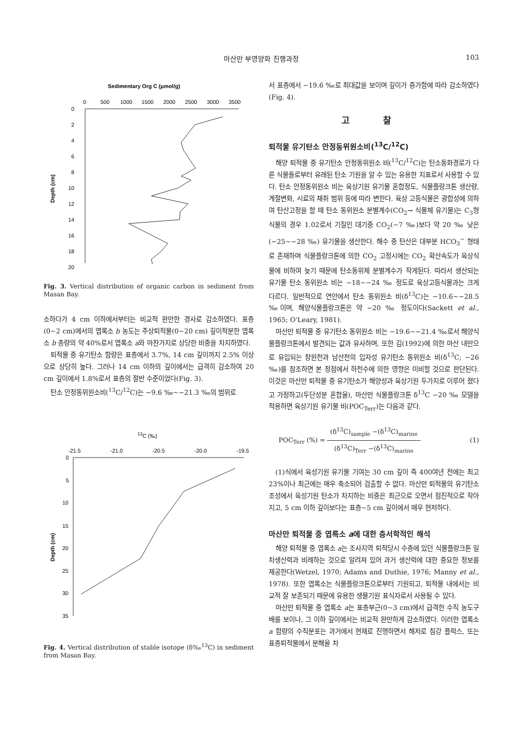마산만 부영양화 진행과정
103
Sedimentary Org C (μmol/g)
0
500
1000
1500
2000
2500
3000
3500
0
2
4
6
8
10
12
14
16
18
20
Depth (cm)
Fig. 3. Vertical distribution of organic carbon in sediment from Masan Bay.
소하다가 4 cm 이하에서부터는 비교적 완만한 경사로 감소하였다. 표층(0~2 cm)에서의 엽록소 b 농도는 주상퇴적물(0~20 cm) 깊이적분한 엽록소 b 총량의 약 40%로서 엽록소 a와 마찬가지로 상당한 비중을 차지하였다.
퇴적물 중 유기탄소 함량은 표층에서 3.7%, 14 cm 깊이까지 2.5% 이상으로 상당히 높다. 그러나 14 cm 이하의 깊이에서는 급격히 감소하여 20 cm 깊이에서 1.8%로서 표층의 절반 수준이었다(Fig. 3).
탄소 안정동위원소비(<sup>13</sup>C/<sup>12</sup>C)는 −9.6 ‰~−21.3 ‰의 범위로
13C (‰)
-21.5
-21.0
-20.5
-20.0
-19.5
0
5
10
15
20
25
30
35
Depth (cm)
Fig. 4. Vertical distribution of stable isotope (δ‰<sup>13</sup>C) in sediment from Masan Bay.
서 표층에서 −19.6 ‰로 최대값을 보이며 깊이가 증가함에 따라 감소하였다(Fig. 4).
고 찰
퇴적물 유기탄소 안정동위원소비(<sup>13</sup>C/<sup>12</sup>C)
해양 퇴적물 중 유기탄소 안정동위원소 비(<sup>13</sup>C/<sup>12</sup>C)는 탄소동화경로가 다른 식물들로부터 유래된 탄소 기원을 알 수 있는 유용한 지표로서 사용할 수 있다. 탄소 안정동위원소 비는 육상기원 유기물 혼합정도, 식물플랑크톤 생산량, 계절변화, 시료의 채취 범위 등에 따라 변한다. 육상 고등식물은 광합성에 의하여 탄산고정을 할 때 탄소 동위원소 분별계수(CO<sub>2</sub>→ 식물체 유기물)는 C<sub>3</sub>형 식물의 경우 1.02로서 기질인 대기중 CO<sub>2</sub>(−7 ‰)보다 약 20 ‰ 낮은(−25~−28 ‰) 유기물을 생산한다. 해수 중 탄산은 대부분 HCO<sub>3</sub><sup>−</sup> 형태로 존재하며 식물플랑크톤에 의한 CO<sub>2</sub> 고정시에는 CO<sub>2</sub> 확산속도가 육상식물에 비하여 늦기 때문에 탄소동위체 분별계수가 작게된다. 따라서 생산되는 유기물 탄소 동위원소 비는 −18~−24 ‰ 정도로 육상고등식물과는 크게 다르다. 일반적으로 연안에서 탄소 동위원소 비(δ<sup>13</sup>C)는 −10.6~−28.5 ‰이며, 해양식물플랑크톤은 약 −20 ‰ 정도이다(Sackett et al., 1965; O'Leary, 1981).
마산만 퇴적물 중 유기탄소 동위원소 비는 −19.6~−21.4 ‰로서 해양식물플랑크톤에서 발견되는 값과 유사하며, 또한 김(1992)에 의한 마산 내만으로 유입되는 창원천과 남산천의 입자성 유기탄소 동위원소 비(δ<sup>13</sup>C; −26 ‰)를 참조하면 본 정점에서 하천수에 의한 영향은 미비할 것으로 판단된다. 이것은 마산만 퇴적물 중 유기탄소가 해양성과 육상기원 두가지로 이루어 졌다고 가정하고(두단성분 혼합율), 마산만 식물플랑크톤 δ<sup>13</sup>C −20 ‰ 모델을 적용하면 육상기원 유기물 비(POC<sub>Terr</sub>)는 다음과 같다.
POC<sub>Terr</sub> (%) = (δ<sup>13</sup>C)<sub>sample</sub> −(δ<sup>13</sup>C)<sub>marine</sub> (δ<sup>13</sup>C)<sub>Terr</sub> −(δ<sup>13</sup>C)<sub>marine</sub>
(1)
(1)식에서 육성기원 유기물 기여는 30 cm 깊이 즉 400여년 전에는 최고 23%이나 최근에는 매우 축소되어 검출할 수 없다. 마산만 퇴적물의 유기탄소 조성에서 육성기원 탄소가 차지하는 비중은 최근으로 오면서 점진적으로 작아지고, 5 cm 이하 깊이보다는 표층~5 cm 깊이에서 매우 현저하다.
마산만 퇴적물 중 엽록소 a에 대한 층서학적인 해석
해양 퇴적물 중 엽록소 a는 조사지역 퇴적당시 수층에 있던 식물플랑크톤 일차생산력과 비례하는 것으로 알려져 있어 과거 생산력에 대한 중요한 정보를 제공한다(Wetzel, 1970; Adams and Duthie, 1976; Manny et al., 1978). 또한 엽록소는 식물플랑크톤으로부터 기원되고, 퇴적물 내에서는 비교적 잘 보존되기 때문에 유용한 생물기원 표식자로서 사용될 수 있다.
마산만 퇴적물 중 엽록소 a는 표층부근(0~3 cm)에서 급격한 수직 농도구배를 보이나, 그 이하 깊이에서는 비교적 완만하게 감소하였다. 이러한 엽록소 a 함량의 수직분포는 과거에서 현재로 진행하면서 해저로 침강 플럭스, 또는 표층퇴적물에서 분해율 차